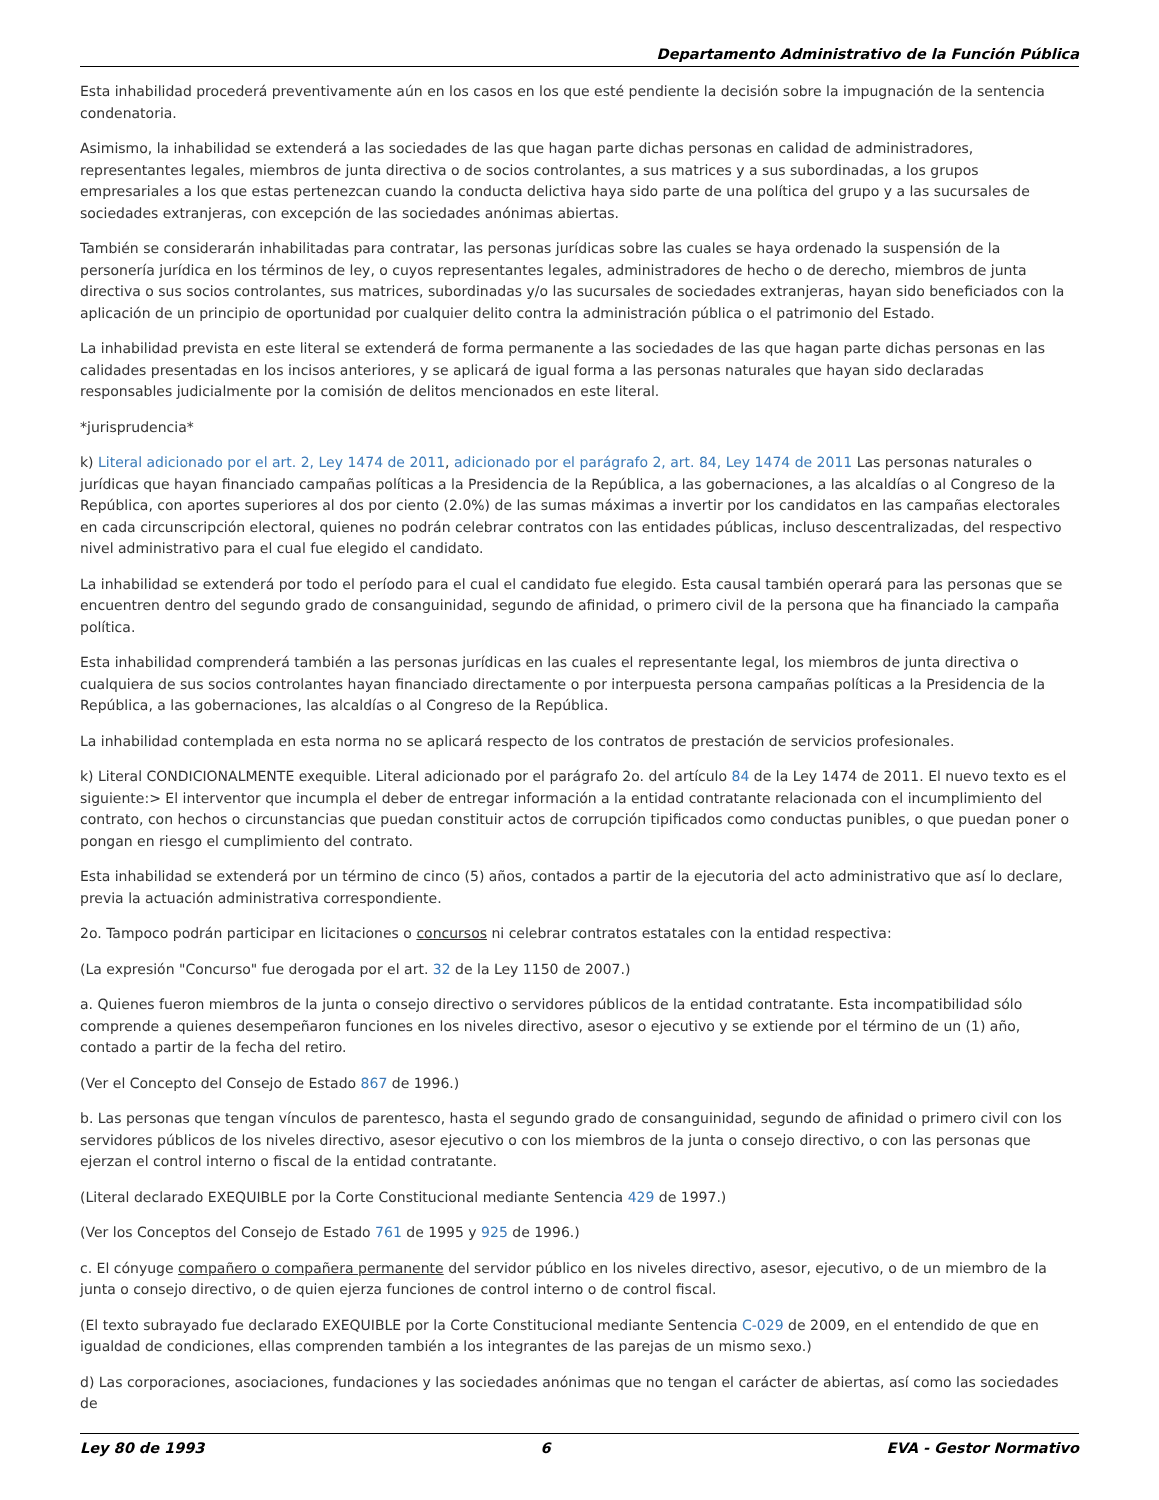Departamento Administrativo de la Función Pública
Esta inhabilidad procederá preventivamente aún en los casos en los que esté pendiente la decisión sobre la impugnación de la sentencia condenatoria.
Asimismo, la inhabilidad se extenderá a las sociedades de las que hagan parte dichas personas en calidad de administradores, representantes legales, miembros de junta directiva o de socios controlantes, a sus matrices y a sus subordinadas, a los grupos empresariales a los que estas pertenezcan cuando la conducta delictiva haya sido parte de una política del grupo y a las sucursales de sociedades extranjeras, con excepción de las sociedades anónimas abiertas.
También se considerarán inhabilitadas para contratar, las personas jurídicas sobre las cuales se haya ordenado la suspensión de la personería jurídica en los términos de ley, o cuyos representantes legales, administradores de hecho o de derecho, miembros de junta directiva o sus socios controlantes, sus matrices, subordinadas y/o las sucursales de sociedades extranjeras, hayan sido beneficiados con la aplicación de un principio de oportunidad por cualquier delito contra la administración pública o el patrimonio del Estado.
La inhabilidad prevista en este literal se extenderá de forma permanente a las sociedades de las que hagan parte dichas personas en las calidades presentadas en los incisos anteriores, y se aplicará de igual forma a las personas naturales que hayan sido declaradas responsables judicialmente por la comisión de delitos mencionados en este literal.
*jurisprudencia*
k) Literal adicionado por el art. 2, Ley 1474 de 2011, adicionado por el parágrafo 2, art. 84, Ley 1474 de 2011 Las personas naturales o jurídicas que hayan financiado campañas políticas a la Presidencia de la República, a las gobernaciones, a las alcaldías o al Congreso de la República, con aportes superiores al dos por ciento (2.0%) de las sumas máximas a invertir por los candidatos en las campañas electorales en cada circunscripción electoral, quienes no podrán celebrar contratos con las entidades públicas, incluso descentralizadas, del respectivo nivel administrativo para el cual fue elegido el candidato.
La inhabilidad se extenderá por todo el período para el cual el candidato fue elegido. Esta causal también operará para las personas que se encuentren dentro del segundo grado de consanguinidad, segundo de afinidad, o primero civil de la persona que ha financiado la campaña política.
Esta inhabilidad comprenderá también a las personas jurídicas en las cuales el representante legal, los miembros de junta directiva o cualquiera de sus socios controlantes hayan financiado directamente o por interpuesta persona campañas políticas a la Presidencia de la República, a las gobernaciones, las alcaldías o al Congreso de la República.
La inhabilidad contemplada en esta norma no se aplicará respecto de los contratos de prestación de servicios profesionales.
k) Literal CONDICIONALMENTE exequible. Literal adicionado por el parágrafo 2o. del artículo 84 de la Ley 1474 de 2011. El nuevo texto es el siguiente:> El interventor que incumpla el deber de entregar información a la entidad contratante relacionada con el incumplimiento del contrato, con hechos o circunstancias que puedan constituir actos de corrupción tipificados como conductas punibles, o que puedan poner o pongan en riesgo el cumplimiento del contrato.
Esta inhabilidad se extenderá por un término de cinco (5) años, contados a partir de la ejecutoria del acto administrativo que así lo declare, previa la actuación administrativa correspondiente.
2o. Tampoco podrán participar en licitaciones o concursos ni celebrar contratos estatales con la entidad respectiva:
(La expresión "Concurso" fue derogada por el art. 32 de la Ley 1150 de 2007.)
a. Quienes fueron miembros de la junta o consejo directivo o servidores públicos de la entidad contratante. Esta incompatibilidad sólo comprende a quienes desempeñaron funciones en los niveles directivo, asesor o ejecutivo y se extiende por el término de un (1) año, contado a partir de la fecha del retiro.
(Ver el Concepto del Consejo de Estado 867 de 1996.)
b. Las personas que tengan vínculos de parentesco, hasta el segundo grado de consanguinidad, segundo de afinidad o primero civil con los servidores públicos de los niveles directivo, asesor ejecutivo o con los miembros de la junta o consejo directivo, o con las personas que ejerzan el control interno o fiscal de la entidad contratante.
(Literal declarado EXEQUIBLE por la Corte Constitucional mediante Sentencia 429 de 1997.)
(Ver los Conceptos del Consejo de Estado 761 de 1995 y 925 de 1996.)
c. El cónyuge compañero o compañera permanente del servidor público en los niveles directivo, asesor, ejecutivo, o de un miembro de la junta o consejo directivo, o de quien ejerza funciones de control interno o de control fiscal.
(El texto subrayado fue declarado EXEQUIBLE por la Corte Constitucional mediante Sentencia C-029 de 2009, en el entendido de que en igualdad de condiciones, ellas comprenden también a los integrantes de las parejas de un mismo sexo.)
d) Las corporaciones, asociaciones, fundaciones y las sociedades anónimas que no tengan el carácter de abiertas, así como las sociedades de
Ley 80 de 1993 6 EVA - Gestor Normativo